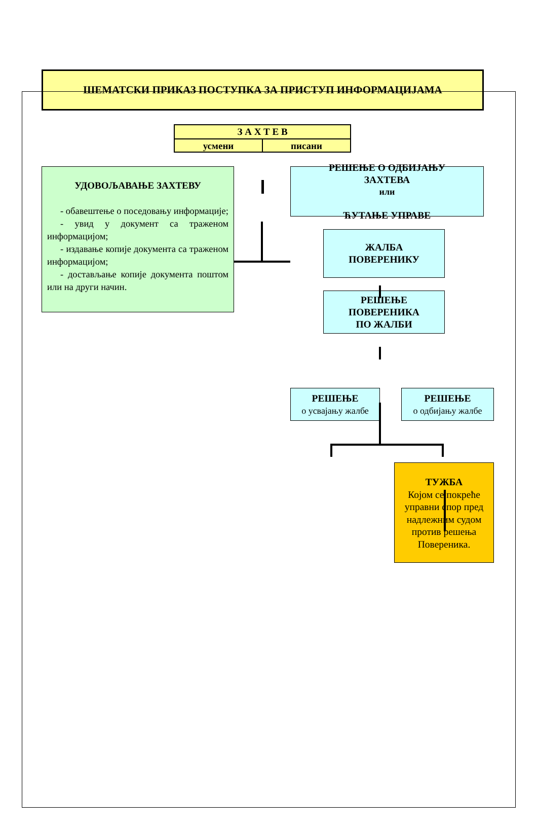ШЕМАТСКИ ПРИКАЗ ПОСТУПКА ЗА ПРИСТУП ИНФОРМАЦИЈАМА
З А Х Т Е В
усмени писани
УДОВОЉАВАЊЕ ЗАХТЕВУ
- обавештење о поседовању информације;
- увид у документ са траженом информацијом;
- издавање копије документа са траженом информацијом;
- достављање копије документа поштом или на други начин.
РЕШЕЊЕ О ОДБИЈАЊУ
ЗАХТЕВА
или
ЋУТАЊЕ УПРАВЕ
ЖАЛБА
ПОВЕРЕНИКУ
РЕШЕЊЕ
ПОВЕРЕНИКА
ПО ЖАЛБИ
РЕШЕЊЕ
о усвајању жалбе
РЕШЕЊЕ
о одбијању жалбе
ТУЖБА
Којом се покреће управни спор пред надлежним судом против решења Повереника.